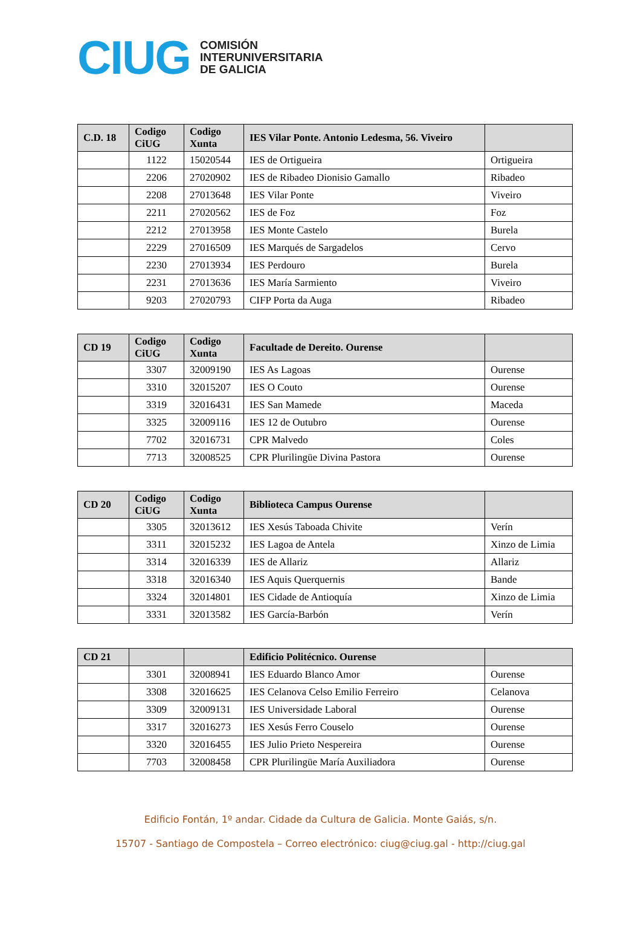CIUG
COMISIÓN
INTERUNIVERSITARIA
DE GALICIA
| C.D. 18 | Codigo CiUG | Codigo Xunta | IES Vilar Ponte. Antonio Ledesma, 56. Viveiro | |
| --- | --- | --- | --- | --- |
| | 1122 | 15020544 | IES de Ortigueira | Ortigueira |
| | 2206 | 27020902 | IES de Ribadeo Dionisio Gamallo | Ribadeo |
| | 2208 | 27013648 | IES Vilar Ponte | Viveiro |
| | 2211 | 27020562 | IES de Foz | Foz |
| | 2212 | 27013958 | IES Monte Castelo | Burela |
| | 2229 | 27016509 | IES Marqués de Sargadelos | Cervo |
| | 2230 | 27013934 | IES Perdouro | Burela |
| | 2231 | 27013636 | IES María Sarmiento | Viveiro |
| | 9203 | 27020793 | CIFP Porta da Auga | Ribadeo |
| CD 19 | Codigo CiUG | Codigo Xunta | Facultade de Dereito. Ourense | |
| --- | --- | --- | --- | --- |
| | 3307 | 32009190 | IES As Lagoas | Ourense |
| | 3310 | 32015207 | IES O Couto | Ourense |
| | 3319 | 32016431 | IES San Mamede | Maceda |
| | 3325 | 32009116 | IES 12 de Outubro | Ourense |
| | 7702 | 32016731 | CPR Malvedo | Coles |
| | 7713 | 32008525 | CPR Plurilingüe Divina Pastora | Ourense |
| CD 20 | Codigo CiUG | Codigo Xunta | Biblioteca Campus Ourense | |
| --- | --- | --- | --- | --- |
| | 3305 | 32013612 | IES Xesús Taboada Chivite | Verín |
| | 3311 | 32015232 | IES Lagoa de Antela | Xinzo de Limia |
| | 3314 | 32016339 | IES de Allariz | Allariz |
| | 3318 | 32016340 | IES Aquis Querquernis | Bande |
| | 3324 | 32014801 | IES Cidade de Antioquía | Xinzo de Limia |
| | 3331 | 32013582 | IES García-Barbón | Verín |
| CD 21 | | | Edificio Politécnico. Ourense | |
| --- | --- | --- | --- | --- |
| | 3301 | 32008941 | IES Eduardo Blanco Amor | Ourense |
| | 3308 | 32016625 | IES Celanova Celso Emilio Ferreiro | Celanova |
| | 3309 | 32009131 | IES Universidade Laboral | Ourense |
| | 3317 | 32016273 | IES Xesús Ferro Couselo | Ourense |
| | 3320 | 32016455 | IES Julio Prieto Nespereira | Ourense |
| | 7703 | 32008458 | CPR Plurilingüe María Auxiliadora | Ourense |
Edificio Fontán, 1º andar. Cidade da Cultura de Galicia. Monte Gaiás, s/n.
15707 - Santiago de Compostela – Correo electrónico: ciug@ciug.gal - http://ciug.gal